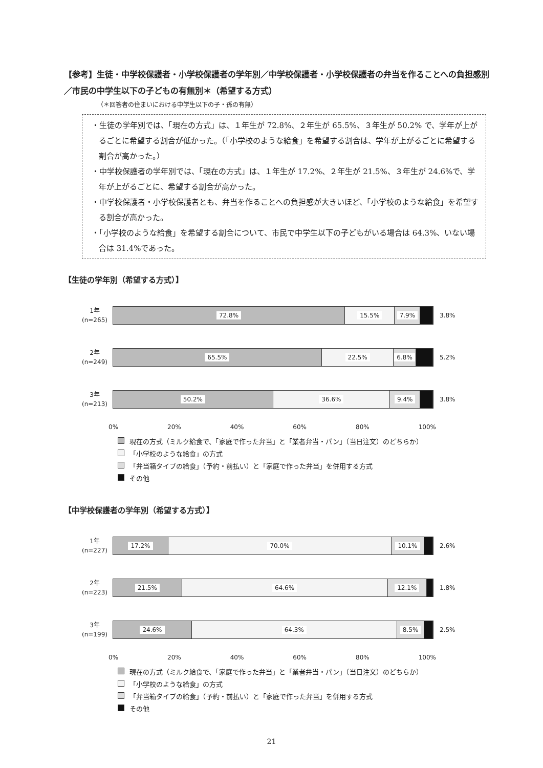【参考】生徒・中学校保護者・小学校保護者の学年別／中学校保護者・小学校保護者の弁当を作ることへの負担感別／市民の中学生以下の子どもの有無別＊（希望する方式）
（＊回答者の住まいにおける中学生以下の子・孫の有無）
・生徒の学年別では、「現在の方式」は、１年生が 72.8%、２年生が 65.5%、３年生が 50.2% で、学年が上がるごとに希望する割合が低かった。（「小学校のような給食」を希望する割合は、学年が上がるごとに希望する割合が高かった。）
・中学校保護者の学年別では、「現在の方式」は、１年生が 17.2%、２年生が 21.5%、３年生が 24.6%で、学年が上がるごとに、希望する割合が高かった。
・中学校保護者・小学校保護者とも、弁当を作ることへの負担感が大きいほど、「小学校のような給食」を希望する割合が高かった。
・「小学校のような給食」を希望する割合について、市民で中学生以下の子どもがいる場合は 64.3%、いない場合は 31.4%であった。
【生徒の学年別（希望する方式）】
1年
(n=265)
72.8% 15.5% 7.9%
3.8%
2年
(n=249)
65.5% 22.5% 6.8%
5.2%
3年
(n=213)
50.2% 36.6% 9.4%
3.8%
0% 20% 40% 60% 80% 100%
現在の方式（ミルク給食で、「家庭で作った弁当」と「業者弁当・パン」（当日注文）のどちらか）
「小学校のような給食」の方式
「弁当箱タイプの給食」（予約・前払い）と「家庭で作った弁当」を併用する方式
その他
【中学校保護者の学年別（希望する方式）】
1年
(n=227)
17.2% 70.0% 10.1%
2.6%
2年
(n=223)
21.5% 64.6% 12.1%
1.8%
3年
(n=199)
24.6% 64.3% 8.5%
2.5%
0% 20% 40% 60% 80% 100%
現在の方式（ミルク給食で、「家庭で作った弁当」と「業者弁当・パン」（当日注文）のどちらか）
「小学校のような給食」の方式
「弁当箱タイプの給食」（予約・前払い）と「家庭で作った弁当」を併用する方式
その他
21